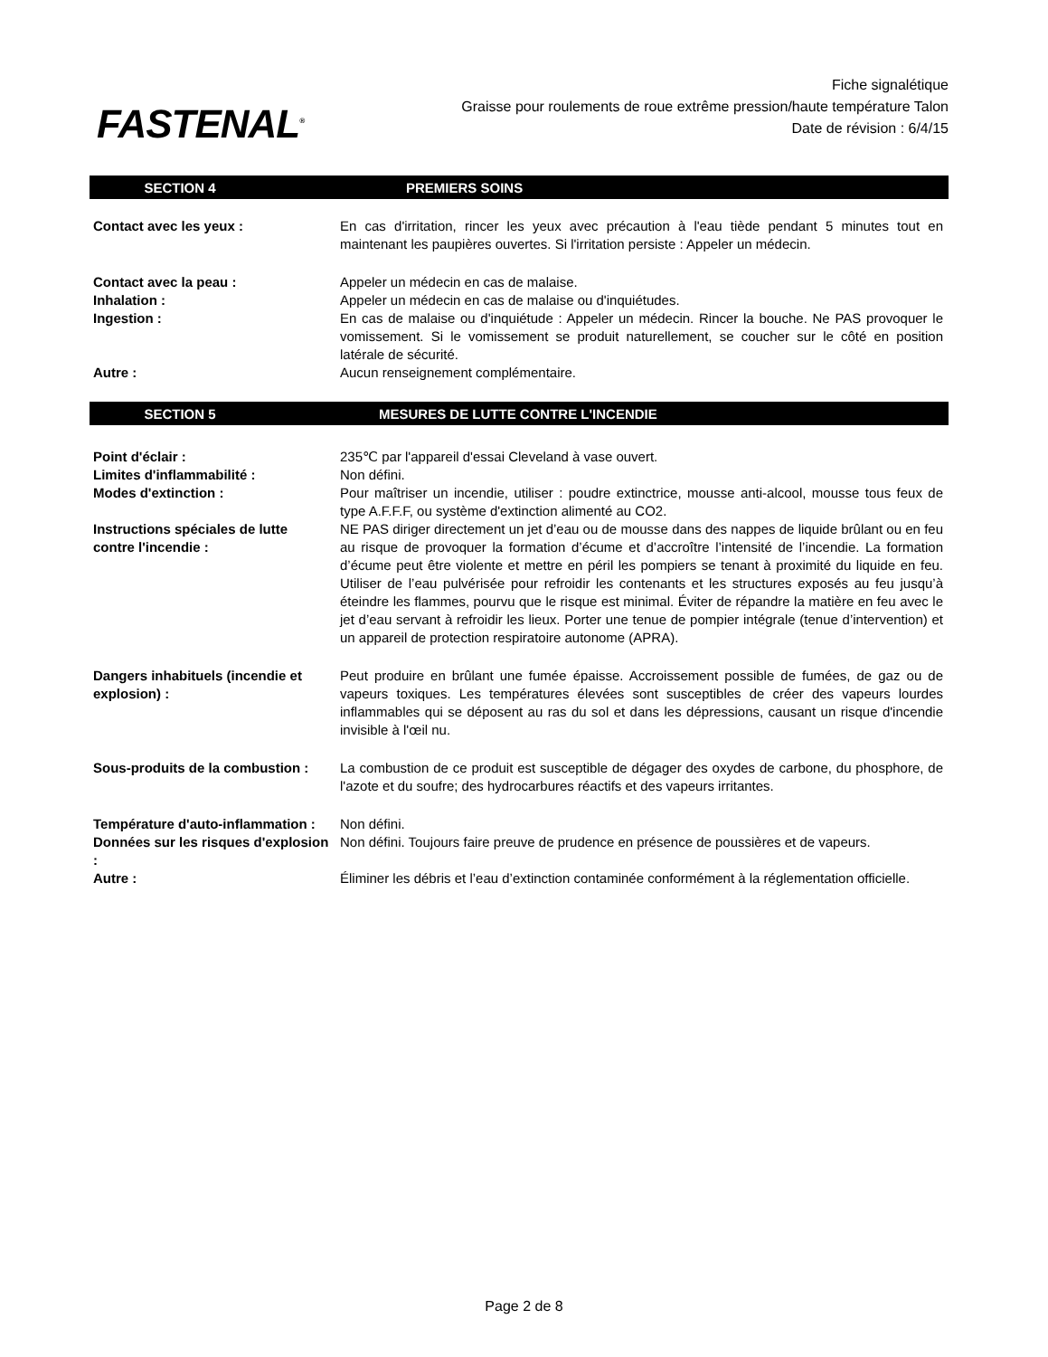FASTENAL<sup>®</sup>
Fiche signalétique
Graisse pour roulements de roue extrême pression/haute température Talon
Date de révision : 6/4/15
SECTION 4 PREMIERS SOINS
| Contact avec les yeux : | En cas d'irritation, rincer les yeux avec précaution à l'eau tiède pendant 5 minutes tout en maintenant les paupières ouvertes. Si l'irritation persiste : Appeler un médecin. |
| Contact avec la peau : | Appeler un médecin en cas de malaise. |
| Inhalation : | Appeler un médecin en cas de malaise ou d'inquiétudes. |
| Ingestion : | En cas de malaise ou d'inquiétude : Appeler un médecin. Rincer la bouche. Ne PAS provoquer le vomissement. Si le vomissement se produit naturellement, se coucher sur le côté en position latérale de sécurité. |
| Autre : | Aucun renseignement complémentaire. |
SECTION 5 MESURES DE LUTTE CONTRE L'INCENDIE
| Point d'éclair : | 235℃ par l'appareil d'essai Cleveland à vase ouvert. |
| Limites d'inflammabilité : | Non défini. |
| Modes d'extinction : | Pour maîtriser un incendie, utiliser : poudre extinctrice, mousse anti-alcool, mousse tous feux de type A.F.F.F, ou système d'extinction alimenté au CO2. |
| Instructions spéciales de lutte contre l'incendie : | NE PAS diriger directement un jet d’eau ou de mousse dans des nappes de liquide brûlant ou en feu au risque de provoquer la formation d’écume et d’accroître l’intensité de l’incendie. La formation d’écume peut être violente et mettre en péril les pompiers se tenant à proximité du liquide en feu. Utiliser de l’eau pulvérisée pour refroidir les contenants et les structures exposés au feu jusqu’à éteindre les flammes, pourvu que le risque est minimal. Éviter de répandre la matière en feu avec le jet d’eau servant à refroidir les lieux. Porter une tenue de pompier intégrale (tenue d’intervention) et un appareil de protection respiratoire autonome (APRA). |
| Dangers inhabituels (incendie et explosion) : | Peut produire en brûlant une fumée épaisse. Accroissement possible de fumées, de gaz ou de vapeurs toxiques. Les températures élevées sont susceptibles de créer des vapeurs lourdes inflammables qui se déposent au ras du sol et dans les dépressions, causant un risque d'incendie invisible à l'œil nu. |
| Sous-produits de la combustion : | La combustion de ce produit est susceptible de dégager des oxydes de carbone, du phosphore, de l'azote et du soufre; des hydrocarbures réactifs et des vapeurs irritantes. |
| Température d'auto-inflammation : | Non défini. |
| Données sur les risques d'explosion : | Non défini. Toujours faire preuve de prudence en présence de poussières et de vapeurs. |
| Autre : | Éliminer les débris et l’eau d’extinction contaminée conformément à la réglementation officielle. |
Page 2 de 8